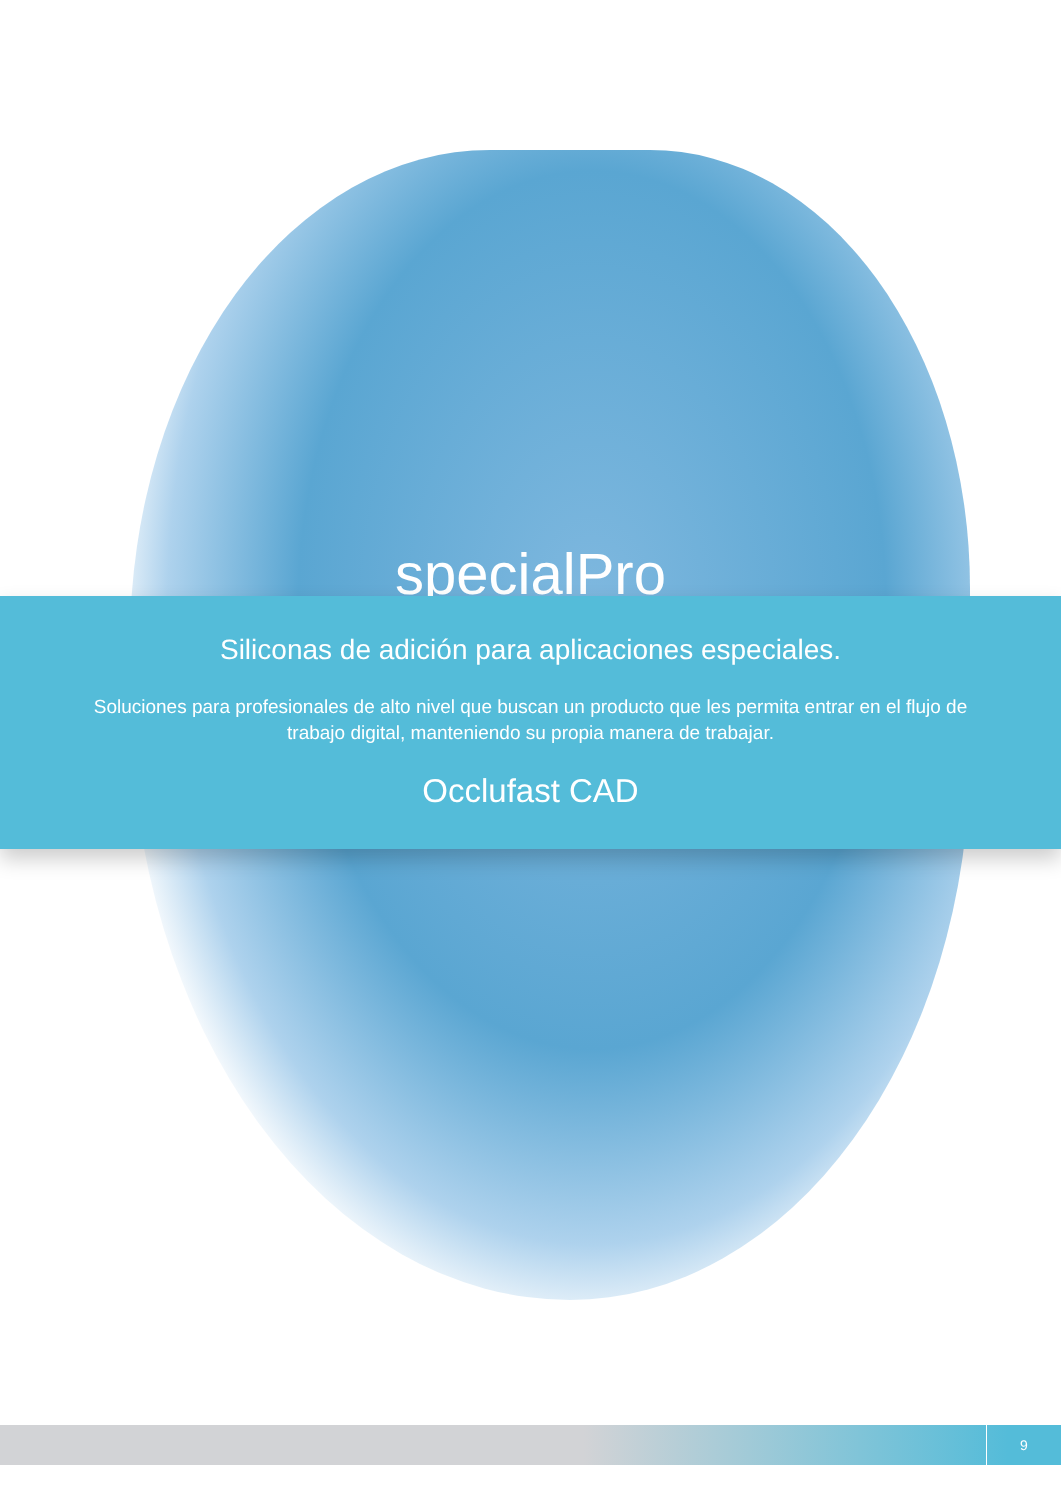specialPro
Siliconas de adición para aplicaciones especiales.
Soluciones para profesionales de alto nivel que buscan un producto que les permita entrar en el flujo de trabajo digital, manteniendo su propia manera de trabajar.
Occlufast CAD
9